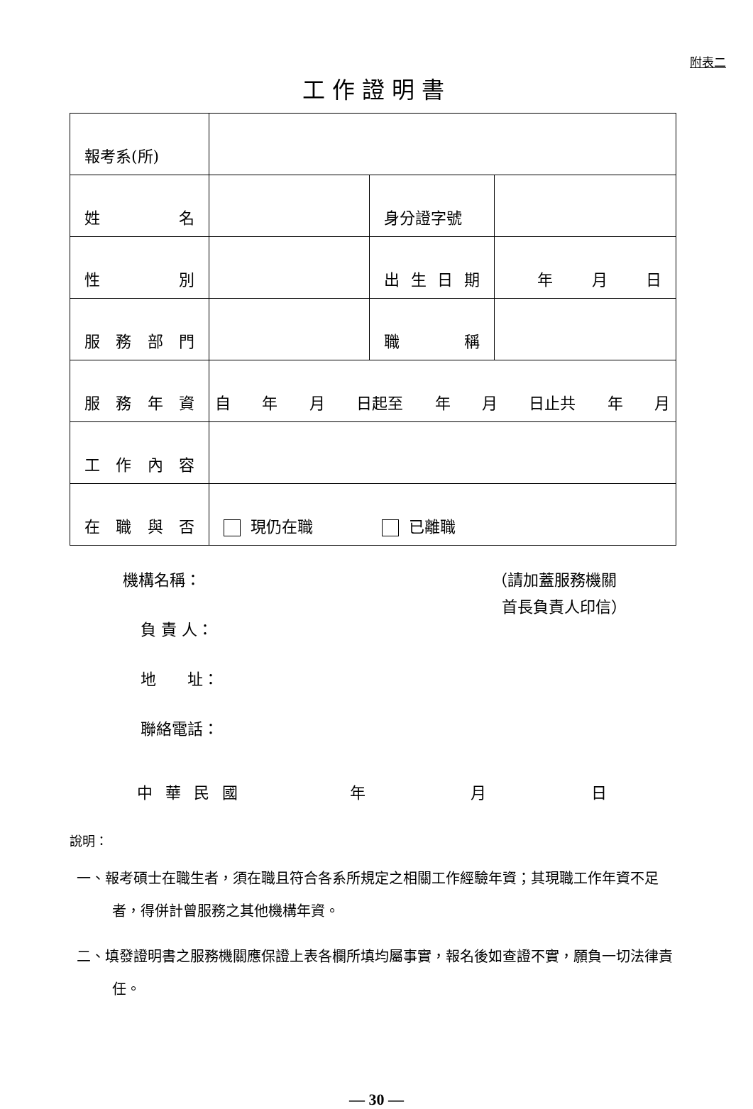附表二
工作證明書
| 報考系(所) | | | |
| 姓 名 | | 身分證字號 | |
| 性 別 | | 出 生 日 期 | 年 月 日 |
| 服 務 部 門 | | 職 稱 | |
| 服 務 年 資 | 自 年 月 日起至 年 月 日止共 年 月 | | |
| 工 作 內 容 | | | |
| 在 職 與 否 | 現仍在職 已離職 | | |
機構名稱：
負 責 人：
地　　址：
聯絡電話：
（請加蓋服務機關
首長負責人印信）
中華民國 年 月 日
說明：
一、報考碩士在職生者，須在職且符合各系所規定之相關工作經驗年資；其現職工作年資不足者，得併計曾服務之其他機構年資。
二、填發證明書之服務機關應保證上表各欄所填均屬事實，報名後如查證不實，願負一切法律責任。
— 30 —